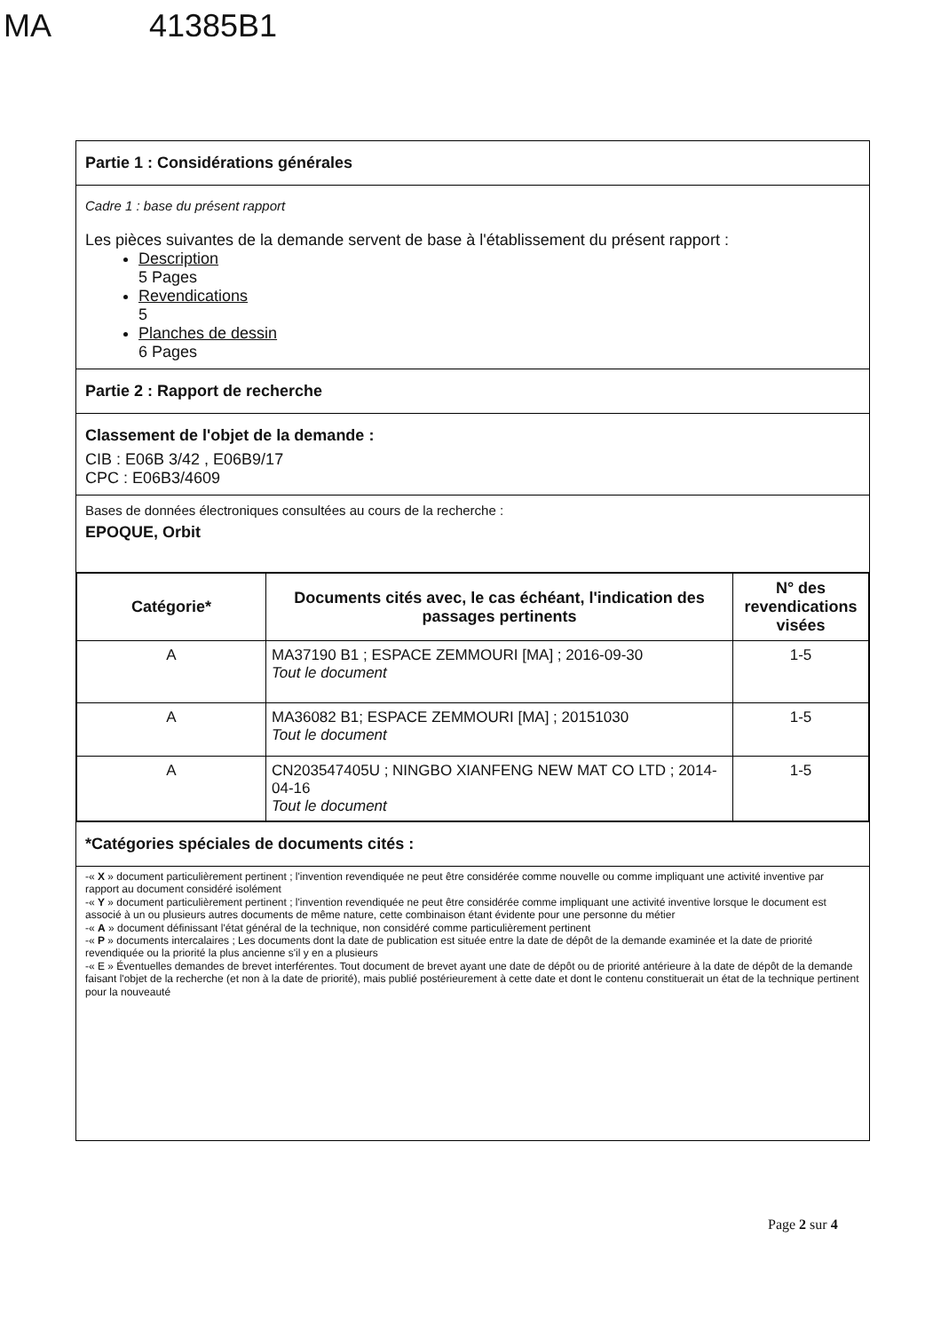MA 41385B1
Partie 1 : Considérations générales
Cadre 1 : base du présent rapport
Les pièces suivantes de la demande servent de base à l'établissement du présent rapport :
Description
5 Pages
Revendications
5
Planches de dessin
6 Pages
Partie 2 : Rapport de recherche
Classement de l'objet de la demande :
CIB : E06B 3/42 , E06B9/17
CPC : E06B3/4609
Bases de données électroniques consultées au cours de la recherche :
EPOQUE, Orbit
| Catégorie* | Documents cités avec, le cas échéant, l'indication des passages pertinents | N° des revendications visées |
| --- | --- | --- |
| A | MA37190 B1 ; ESPACE ZEMMOURI [MA] ; 2016-09-30 Tout le document | 1-5 |
| A | MA36082 B1; ESPACE ZEMMOURI [MA] ; 20151030 Tout le document | 1-5 |
| A | CN203547405U ; NINGBO XIANFENG NEW MAT CO LTD ; 2014-04-16 Tout le document | 1-5 |
*Catégories spéciales de documents cités :
-« X » document particulièrement pertinent ; l'invention revendiquée ne peut être considérée comme nouvelle ou comme impliquant une activité inventive par rapport au document considéré isolément
-« Y » document particulièrement pertinent ; l'invention revendiquée ne peut être considérée comme impliquant une activité inventive lorsque le document est associé à un ou plusieurs autres documents de même nature, cette combinaison étant évidente pour une personne du métier
-« A » document définissant l'état général de la technique, non considéré comme particulièrement pertinent
-« P » documents intercalaires ; Les documents dont la date de publication est située entre la date de dépôt de la demande examinée et la date de priorité revendiquée ou la priorité la plus ancienne s'il y en a plusieurs
-« E » Éventuelles demandes de brevet interférentes. Tout document de brevet ayant une date de dépôt ou de priorité antérieure à la date de dépôt de la demande faisant l'objet de la recherche (et non à la date de priorité), mais publié postérieurement à cette date et dont le contenu constituerait un état de la technique pertinent pour la nouveauté
Page 2 sur 4